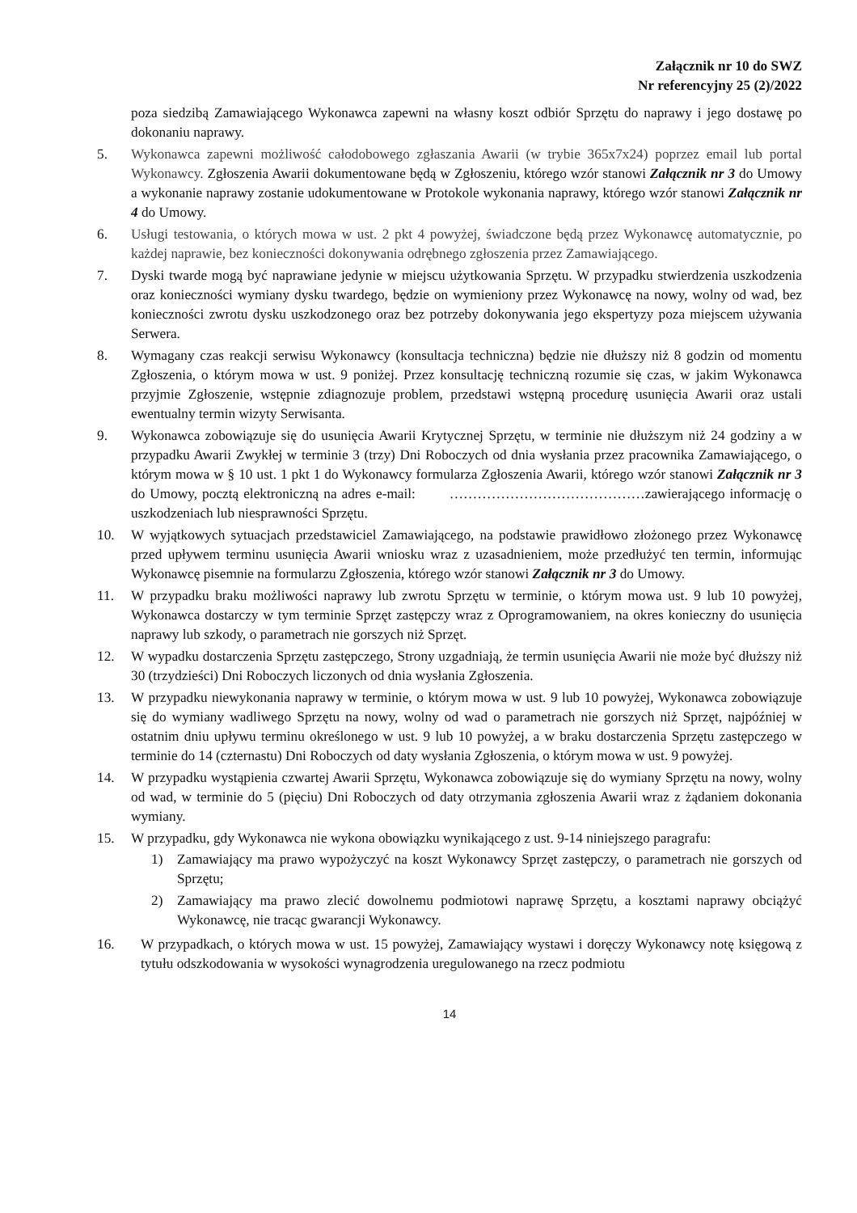Załącznik nr 10 do SWZ
Nr referencyjny 25 (2)/2022
poza siedzibą Zamawiającego Wykonawca zapewni na własny koszt odbiór Sprzętu do naprawy i jego dostawę po dokonaniu naprawy.
5. Wykonawca zapewni możliwość całodobowego zgłaszania Awarii (w trybie 365x7x24) poprzez email lub portal Wykonawcy. Zgłoszenia Awarii dokumentowane będą w Zgłoszeniu, którego wzór stanowi Załącznik nr 3 do Umowy a wykonanie naprawy zostanie udokumentowane w Protokole wykonania naprawy, którego wzór stanowi Załącznik nr 4 do Umowy.
6. Usługi testowania, o których mowa w ust. 2 pkt 4 powyżej, świadczone będą przez Wykonawcę automatycznie, po każdej naprawie, bez konieczności dokonywania odrębnego zgłoszenia przez Zamawiającego.
7. Dyski twarde mogą być naprawiane jedynie w miejscu użytkowania Sprzętu. W przypadku stwierdzenia uszkodzenia oraz konieczności wymiany dysku twardego, będzie on wymieniony przez Wykonawcę na nowy, wolny od wad, bez konieczności zwrotu dysku uszkodzonego oraz bez potrzeby dokonywania jego ekspertyzy poza miejscem używania Serwera.
8. Wymagany czas reakcji serwisu Wykonawcy (konsultacja techniczna) będzie nie dłuższy niż 8 godzin od momentu Zgłoszenia, o którym mowa w ust. 9 poniżej. Przez konsultację techniczną rozumie się czas, w jakim Wykonawca przyjmie Zgłoszenie, wstępnie zdiagnozuje problem, przedstawi wstępną procedurę usunięcia Awarii oraz ustali ewentualny termin wizyty Serwisanta.
9. Wykonawca zobowiązuje się do usunięcia Awarii Krytycznej Sprzętu, w terminie nie dłuższym niż 24 godziny a w przypadku Awarii Zwykłej w terminie 3 (trzy) Dni Roboczych od dnia wysłania przez pracownika Zamawiającego, o którym mowa w § 10 ust. 1 pkt 1 do Wykonawcy formularza Zgłoszenia Awarii, którego wzór stanowi Załącznik nr 3 do Umowy, pocztą elektroniczną na adres e-mail: ……………………………………zawierającego informację o uszkodzeniach lub niesprawności Sprzętu.
10. W wyjątkowych sytuacjach przedstawiciel Zamawiającego, na podstawie prawidłowo złożonego przez Wykonawcę przed upływem terminu usunięcia Awarii wniosku wraz z uzasadnieniem, może przedłużyć ten termin, informując Wykonawcę pisemnie na formularzu Zgłoszenia, którego wzór stanowi Załącznik nr 3 do Umowy.
11. W przypadku braku możliwości naprawy lub zwrotu Sprzętu w terminie, o którym mowa ust. 9 lub 10 powyżej, Wykonawca dostarczy w tym terminie Sprzęt zastępczy wraz z Oprogramowaniem, na okres konieczny do usunięcia naprawy lub szkody, o parametrach nie gorszych niż Sprzęt.
12. W wypadku dostarczenia Sprzętu zastępczego, Strony uzgadniają, że termin usunięcia Awarii nie może być dłuższy niż 30 (trzydzieści) Dni Roboczych liczonych od dnia wysłania Zgłoszenia.
13. W przypadku niewykonania naprawy w terminie, o którym mowa w ust. 9 lub 10 powyżej, Wykonawca zobowiązuje się do wymiany wadliwego Sprzętu na nowy, wolny od wad o parametrach nie gorszych niż Sprzęt, najpóźniej w ostatnim dniu upływu terminu określonego w ust. 9 lub 10 powyżej, a w braku dostarczenia Sprzętu zastępczego w terminie do 14 (czternastu) Dni Roboczych od daty wysłania Zgłoszenia, o którym mowa w ust. 9 powyżej.
14. W przypadku wystąpienia czwartej Awarii Sprzętu, Wykonawca zobowiązuje się do wymiany Sprzętu na nowy, wolny od wad, w terminie do 5 (pięciu) Dni Roboczych od daty otrzymania zgłoszenia Awarii wraz z żądaniem dokonania wymiany.
15. W przypadku, gdy Wykonawca nie wykona obowiązku wynikającego z ust. 9-14 niniejszego paragrafu:
1) Zamawiający ma prawo wypożyczyć na koszt Wykonawcy Sprzęt zastępczy, o parametrach nie gorszych od Sprzętu;
2) Zamawiający ma prawo zlecić dowolnemu podmiotowi naprawę Sprzętu, a kosztami naprawy obciążyć Wykonawcę, nie tracąc gwarancji Wykonawcy.
16. W przypadkach, o których mowa w ust. 15 powyżej, Zamawiający wystawi i doręczy Wykonawcy notę księgową z tytułu odszkodowania w wysokości wynagrodzenia uregulowanego na rzecz podmiotu
14